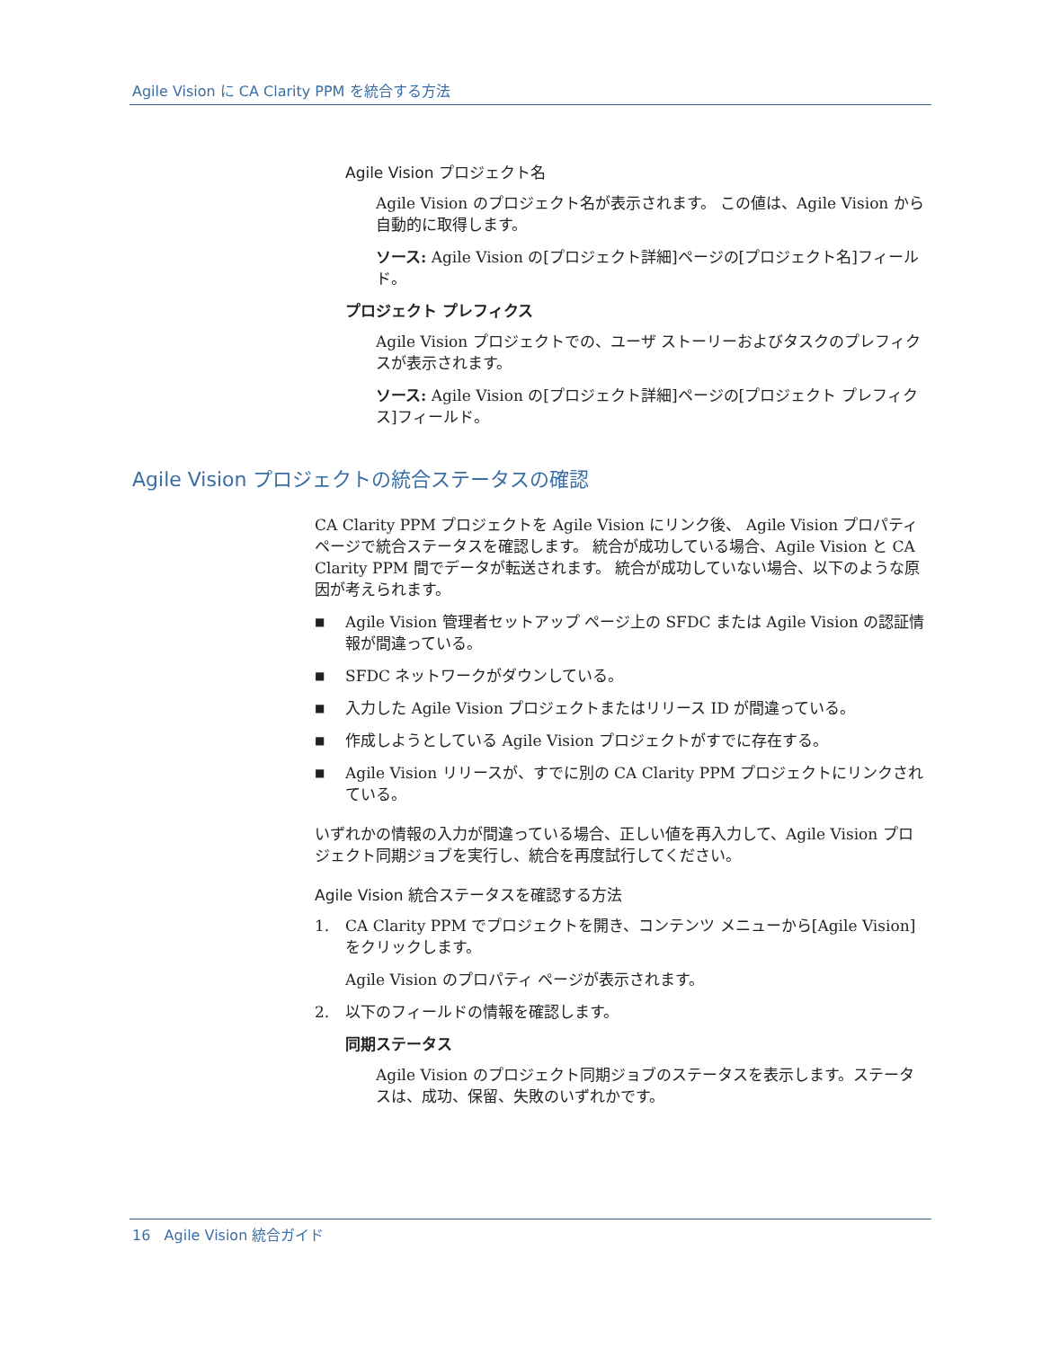Agile Vision に CA Clarity PPM を統合する方法
Agile Vision プロジェクト名
Agile Vision のプロジェクト名が表示されます。 この値は、Agile Vision から自動的に取得します。
ソース: Agile Vision の[プロジェクト詳細]ページの[プロジェクト名]フィールド。
プロジェクト プレフィクス
Agile Vision プロジェクトでの、ユーザ ストーリーおよびタスクのプレフィクスが表示されます。
ソース: Agile Vision の[プロジェクト詳細]ページの[プロジェクト プレフィクス]フィールド。
Agile Vision プロジェクトの統合ステータスの確認
CA Clarity PPM プロジェクトを Agile Vision にリンク後、 Agile Vision プロパティ ページで統合ステータスを確認します。 統合が成功している場合、Agile Vision と CA Clarity PPM 間でデータが転送されます。 統合が成功していない場合、以下のような原因が考えられます。
■ Agile Vision 管理者セットアップ ページ上の SFDC または Agile Vision の認証情報が間違っている。
■ SFDC ネットワークがダウンしている。
■ 入力した Agile Vision プロジェクトまたはリリース ID が間違っている。
■ 作成しようとしている Agile Vision プロジェクトがすでに存在する。
■ Agile Vision リリースが、すでに別の CA Clarity PPM プロジェクトにリンクされている。
いずれかの情報の入力が間違っている場合、正しい値を再入力して、Agile Vision プロジェクト同期ジョブを実行し、統合を再度試行してください。
Agile Vision 統合ステータスを確認する方法
1. CA Clarity PPM でプロジェクトを開き、コンテンツ メニューから[Agile Vision]をクリックします。
Agile Vision のプロパティ ページが表示されます。
2. 以下のフィールドの情報を確認します。
同期ステータス
Agile Vision のプロジェクト同期ジョブのステータスを表示します。ステータスは、成功、保留、失敗のいずれかです。
16 Agile Vision 統合ガイド